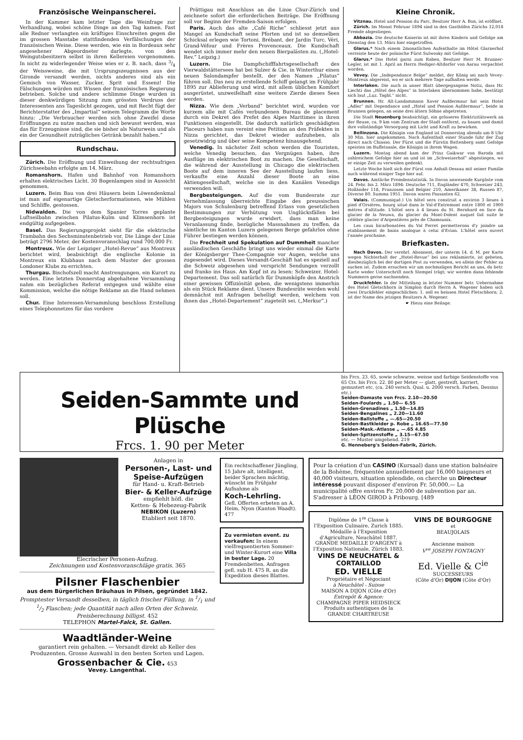Französische Weinpanscherei.
In der Kammer kam letzter Tage die Weinfrage zur Verhandlung, wobei schöne Dinge an den Tag kamen. Fast alle Redner verlangten ein kräftiges Einschreiten gegen die im grossen Masstabe stattfindenden Verfälschungen der französischen Weine. Diese werden, wie ein in Bordeaux sehr angesehener Abgeordneter darlegte, von den Weingutsbesitzern selbst in ihren Kellereien vorgenommen. In nicht zu widerlegender Weise wies er z. B. nach, dass 3/4 der Weissweine, die mit Ursprungszeugnissen aus der Gironde versandt werden, nichts anderes sind als ein Gemisch von Wasser, Zucker, Sprit und Essenz! Die Fälschungen würden mit Wissen der französischen Regierung betrieben. Solche und andere schlimme Dinge wurden in dieser denkwürdigen Sitzung zum grössten Verdruss der Interessenten ans Tageslicht gezogen, und mit Recht fügt der Berichterstatter des „Impartial“ seinem Telegramm die Worte hinzu: „Die Verbraucher werden sich ohne Zweifel diese Eröffnungen zu nutze machen und sich bewusst werden, was das für Erzeugnisse sind, die sie bisher als Naturwein und als ein der Gesundheit zuträgliches Getränk bezahlt haben.“
Rundschau.
Zürich. Die Eröffnung und Einweihung der rechtsufrigen Zürichseebahn erfolgte am 14. März.
Romanshorn. Hafen und Bahnhof von Romanshorn erhalten elektrisches Licht. 30 Bogenlampen sind in Aussicht genommen.
Luzern. Beim Bau von drei Häusern beim Löwendenkmal ist man auf eigenartige Gletscherformationen, wie Mühlen und Schliffe, gestossen.
Nidwalden. Die von dem Spanier Torres geplante Luftseilbahn zwischen Pilatus-Kulm und Klimsenhorn ist endgültig aufgegeben.
Basel. Das Regierungsprojekt sieht für die elektrische Trambahn den Sechsminutenbetrieb vor. Die Länge der Linie beträgt 2796 Meter, der Kostenvoranschlag rund 700,000 Fr.
Montreux. Wie der Leipziger „Hotel-Revue“ aus Montreux berichtet wird, beabsichtigt die englische Kolonie in Montreux ein Klubhaus nach dem Muster der grossen Londoner Klubs zu errichten.
Thurgau. Bischofszell macht Anstrengungen, ein Kurort zu werden. Eine letzten Donnerstag abgehaltene Versammlung nahm ein bezügliches Referat entgegen und wählte eine Kommission, welche die nötige Reklame an die Hand nehmen soll.
Chur. Eine Interessen-Versammlung beschloss Erstellung eines Telephonnetzes für das vordere
Prättigau mit Anschluss an die Linie Chur-Zürich und zeichnete sofort die erforderlichen Beiträge. Die Eröffnung soll vor Beginn der Fremden-Saison erfolgen.
Paris. Auch das alte „Café Riche“ schliesst jetzt aus Mangel an Kundschaft seine Pforten und ist so demselben Schicksal erlegen wie Tortoni, Brébant, der Jardin Turc, Véri, Grand-Véfour und Frères Provenceaux. Die Kundschaft wendet sich immer mehr den neuen Bierpalästen zu. („Hotel-Rev.“ Leipzig.)
Luzern. Die Dampfschifffahrtsgesellschaft des Vierwaldstättersees hat bei Sulzer & Cie. in Winterthur einen neuen Salondampfer bestellt, der den Namen „Pilatus“ führen soll. Das neu zu erstellende Schiff gelangt im Frühjahr 1895 zur Ablieferung und wird, mit allem üblichen Komfort ausgerüstet, unzweifelhaft eine weitere Zierde dieses Sees werden.
Nizza. Wie dem „Verband“ berichtet wird, wurden vor kurzem alle mit Cafés verbundenen Bureau de placement durch ein Dekret des Prefet des Alpes Maritimes in ihren Funktionen eingestellt. Die dadurch natürlich geschädigten Placeurs haben nun vereint eine Petition an den Präfekten in Nizza gerichtet, das Dekret wieder aufzuheben, als gesetzwidrig und über seine Kompetenz hinausgehend.
Venedig. In nächster Zeit schon werden die Touristen, welche Venedig besuchen, das Vergnügen haben, ihre Ausflüge im elektrischen Boot zu machen. Die Gesellschaft, die während der Ausstellung in Chicago die elektrischen Boote auf dem inneren See der Ausstellung laufen liess, verkaufte eine Anzahl dieser Boote an eine Aktiengesellschaft, welche sie in den Kanälen Venedigs verwenden will.
Bergbesteigungen. Auf die vom Bundesrate zur Vernehmlassung überreichte Eingabe des preussischen Majors von Schulenburg betreffend Erlass von gesetzlichen Bestimmungen zur Verhütung von Unglücksfällen bei Bergbesteigungen wurde erwidert, dass man keine Veranlassung finde, bezügliche Massnahmen zu treffen, da sämtliche im Kanton Luzern gelegenen Berge gefahrlos ohne Führer bestiegen werden können.
Die Frechheit und Spekulation auf Dummheit mancher ausländischen Geschäfte bringt uns wieder einmal die Karte der Königsberger Thee-Compagnie vor Augen, welche uns zugesendet wird. Dieses Versandt-Geschäft hat es speziell auf die Schweiz abgesehen und verspricht Sendungen verzollt und franko ins Haus. Am Kopf ist zu lesen: Schweizer. Hotel-Departement. Das soll natürlich für Dummköpfe den Anstrich einer gewissen Offiziösität geben, die wenigstens immerhin als ein Stück Reklame dient. Unsere Bundesräte werden wohl demnächst mit Anfragen behelligt werden, welchem von ihnen das „Hotel-Departement“ zugeteilt sei. („Merkur“.)
Kleine Chronik.
Vitznau. Hotel und Pension du Parc, Besitzer Herr A. Bon, ist eröffnet.
Zürich. Im Monat Februar 1894 sind in den Gasthöfen Zürichs 12,018 Fremde abgestiegen.
Abbazia. Die deutsche Kaiserin ist mit ihren Kindern und Gefolge am Dienstag den 13. März hier eingetroffen.
Glarus.* Nach einem 2monatlichen Aufenthalte im Hôtel Glarnerhof verreiste heute der polnische Fürst Sulwosky mit Gefolge.
Glarus.* Das Hotel garni zum Raben, Besitzer Herr M. Brunner-Legler, ist mit 1. April an Herrn Hediger-Altdorfer von Aarau verpachtet worden.
Vevey. Die „Independance Belge“ meldet, der König sei nach Vevey-Montreux abgereist, wo er sich mehrere Tage aufhalten werde.
Interlaken. Die auch in unser Blatt übergegangene Notiz, dass Hr. Liechti das „Hôtel des Alpes“ in Interlaken übernommen habe, bestätigt sich laut „Luz. Tagbl.“ nicht.
Brunnen. Hr. Alt-Landammann Xaver Aufdermaur hat sein Hotel „Adler“ mit Dependance und „Hotel und Pension Aufdermaur“, beide in Brunnen gelegen, an seine drei ältern Söhne abgetreten.
Die Stadt Neuenburg beabsichtigt, ein grösseres Elektrizitätswerk an der Reuse, ca. 9 km vom Zentrum der Stadt entfernt, zu bauen und damit ihre vollständige Versorgung mit Licht und Kraft zu bewirken.
Bellinzona. Die Königin von England ist Donnerstag abends um 8 Uhr 30 Min. hier angekommen. Nach Aufenthalt einer Stunde fuhr der Zug direct nach Chiasso. Der Fürst und die Fürstin Battenberg samt Gefolge speisten im Buffetsaale, die Königin in ihrem Wagen.
Luzern. Montag abend kam der Prinz Gaikwar von Baroda mit zahlreichem Gefolge hier an und ist im „Schweizerhof“ abgestiegen, wo er einige Zeit zu verweilen gedenkt.
Letzte Woche hielt sich der Fürst von Anhalt-Dessau mit seiner Familie auch während einiger Tage hier auf.
Davos. Amtliche Fremdenstatistik. In Davos anwesende Kurgäste vom 24. Febr. bis 2. März 1894: Deutsche 711, Engländer 470, Schweizer 243, Holländer 118, Franzosen und Belgier 210, Amerikaner 38, Russen 87, Diverse 80. Summa 1951. Davon waren Passanten 62.
Valais. (Communiqué.) Un hôtel sera construit a environ 3 lieues à pied d'Orsières, bourg situé dans le Val-d'Entremont entre 1800 et 1900 mètres d'altitude. L'hôtel sera à 4 lieues du St. Bernhard en face du glacier de la Neuwa, du glacier du Mont-Dolent auquel fait suite le célèbre glacier d'Argentières près de Chamounix.
Les caux bicarbonatées du Val Ferret permetterons d'y joindre un etablissement de bains analogue à celui d'Evian. L'hôtel sera ouvert l'année prochaine.
Briefkasten.
Nach Davos. Der verehrl. Abonnent, der unterm 14. d. M. per Karte wegen Nichterhalt der „Hotel-Revue“ bei uns reklamierte, ist gebeten, diesbezüglich bei der dortigen Post zu verwenden, wo allein der Fehler zu suchen ist. Zudem ersuchen wir um nochmaligen Bericht an uns, da betr. Karte weder Unterschrift noch Stempel trägt; wir werden dann fehlende Nummern gerne nachsenden.
Druckfehler. In der Mitteilung in letzter Nummer betr. Uebernahme des Hotel Gletschhorn in Simplon durch Herrn A. Wagener haben sich zwei Druckfehler eingeschlichen: 1. soll es heissen Hotel Fletschhorn; 2. ist der Name des jetzigen Besitzers A. Wegener.
☛ Hiezu eine Beilage.
Seiden-Sammte und Plüsche
Frcs. 1. 90 per Meter
bis Frcs. 23. 65, sowie schwarze, weisse und farbige Seidenstoffe von 65 Cts. bis Frcs. 22. 80 per Meter — glatt, gestreift, karriert, gemustert etc. (ca. 240 versch. Qual. u. 2000 versch. Farben, Dessins etc.)
Seiden-Damaste von Frcs. 2.10—20.50
Seiden-Foulards „ 1.50— 6.55
Seiden-Grenadines „ 1.50—14.85
Seiden-Bengalines „ 2.20—11.60
Seiden-Ballstoffe „ —.65—20.50
Seiden-Bastkleider p. Robe „ 16.65—77.50
Seiden-Mask.-Atlasse „ —.65 4.85
Seiden-Spitzenstoffe „ 3.15—67.50
etc. — Muster umgehend. 219
G. Henneberg's Seiden-Fabrik, Zürich.
Anlagen in
Personen-, Last- und Speise-Aufzügen
für Hand- u. Kraft-Betrieb
Bier- & Keller-Aufzüge
empfiehlt höfl. die
Ketten- & Hebezeug-Fabrik
NEBIKON (Luzern)
Etabliert seit 1870.
Elecrischer Personen-Aufzug.
Zeichnungen und Kostenvoranschläge gratis. 365
Pilsner Flaschenbier
aus dem Bürgerlichen Bräuhaus in Pilsen, gegründet 1842.
Promptester Versandt desselben, in täglich frischer Füllung, in 1/1 und 1/2 Flaschen; jede Quantität nach allen Orten der Schweiz. Preisberechnung billigst. 452
TELEPHON Martel-Falck, St. Gallen.
Waadtländer-Weine
garantiert rein gehalten. — Versandt direkt ab Keller des Produzenten. Grosse Auswahl in den besten Sorten und Lagen.
Grossenbacher & Cie. 453
Vevey. Langenthal.
Ein rechtschaffener Jüngling, 15 Jahre alt, intelligent, beider Sprachen mächtig, wünscht im Frühjahr Aufnahme als
Koch-Lehrling.
Gefl. Offerten erbeten an A. Heim, Nyon (Kanton Waadt). 477
Zu vermieten event. zu verkaufen: In einem vielfrequentierten Sommer- und Winter-Kurort eine Villa in bester Lage. 20 Fremdenbetten. Anfragen gefl. sub H. 475 R. an die Expedition dieses Blattes.
Pour la création d'un CASINO (Kursaal) dans une station balnéaire de la Bohème, fréquentée annuellement par 16,000 baigneurs et 40,000 visiteurs, situation splendide, on cherche un Directeur intéressé pouvant disposer d'environ Fr. 50,000.— La municipalité offre environ Fr. 20,000 de subvention par an.
S'adresser à LÉON GIROD à Fribourg. [489
Diplôme de 1<sup>re</sup> Classe à l'Exposition Culinaire, Zurich 1885.
Médaille à l'Exposition d'Agriculture, Neuchâtel 1887.
GRANDE MEDAILLE D'ARGENT à l'Exposition Nationale, Zürich 1883.
VINS DE NEUCHATEL & CORTAILLOD
ED. VIELLE
Propriétaire et Négociant
à Neuchâtel - Suisse
MAISON A DIJON (Côte d'Or)
Entrepôt & Agence:
CHAMPAGNE PIPER HEIDSIECK
Produits authentiques de la
GRANDE CHARTREUSE
VINS DE BOURGOGNE
et
BEAUJOLAIS
Ancienne maison
V<sup>ve</sup> JOSEPH FONTAGNY
Ed. Vielle & C<sup>ie</sup>
SUCCESSEURS
(Côte d'Or) DIJON (Côte d'Or)